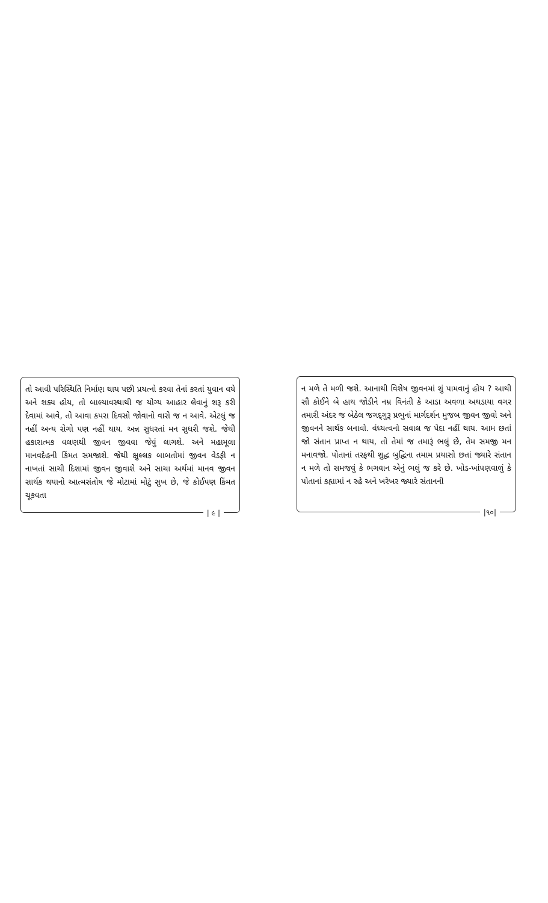તો આવી પરિસ્થિતિ નિર્માણ થાય પછી પ્રયત્નો કરવા તેનાં કરતાં યુવાન વયે અને શક્ય હોય, તો બાલ્યાવસ્થાથી જ યોગ્ય આહાર લેવાનું શરૂ કરી દેવામાં આવે, તો આવા કપરા દિવસો જોવાનો વારો જ ન આવે. એટલું જ નહીં અન્ય રોગો પણ નહીં થાય. અન્ન સુધરતાં મન સુધરી જશે. જેથી હકારાત્મક વલણથી જીવન જીવવા જેવું લાગશે. અને મહામૂલા માનવદેહની કિંમત સમજાશે. જેથી ક્ષુલ્લક બાબતોમાં જીવન વેડફી ન નાખતાં સાચી દિશામાં જીવન જીવાશે અને સાચા અર્થમાં માનવ જીવન સાર્થક થયાનો આત્મસંતોષ જે મોટામાં મોટું સુખ છે, જે કોઈપણ કિંમત ચૂકવતા
| ૯ |
ન મળે તે મળી જશે. આનાથી વિશેષ જીવનમાં શું પામવાનું હોય ? આથી સૌ કોઈને બે હાથ જોડીને નમ્ર વિનંતી કે આડા અવળા અથડાયા વગર તમારી અંદર જ બેઠેલ જગદ્‌ગુરૂ પ્રભુનાં માર્ગદર્શન મુજબ જીવન જીવો અને જીવનને સાર્થક બનાવો. વંધ્યત્વનો સવાલ જ પેદા નહીં થાય. આમ છતાં જો સંતાન પ્રાપ્ત ન થાય, તો તેમાં જ તમારૂં ભલું છે, તેમ સમજી મન મનાવજો. પોતાનાં તરફથી શુદ્ધ બુદ્ધિના તમામ પ્રયાસો છતાં જ્યારે સંતાન ન મળે તો સમજવું કે ભગવાન એનું ભલું જ કરે છે. ખોડ-ખાંપણવાળું કે પોતાનાં કહ્યામાં ન રહે અને ખરેખર જ્યારે સંતાનની
|૧૦|